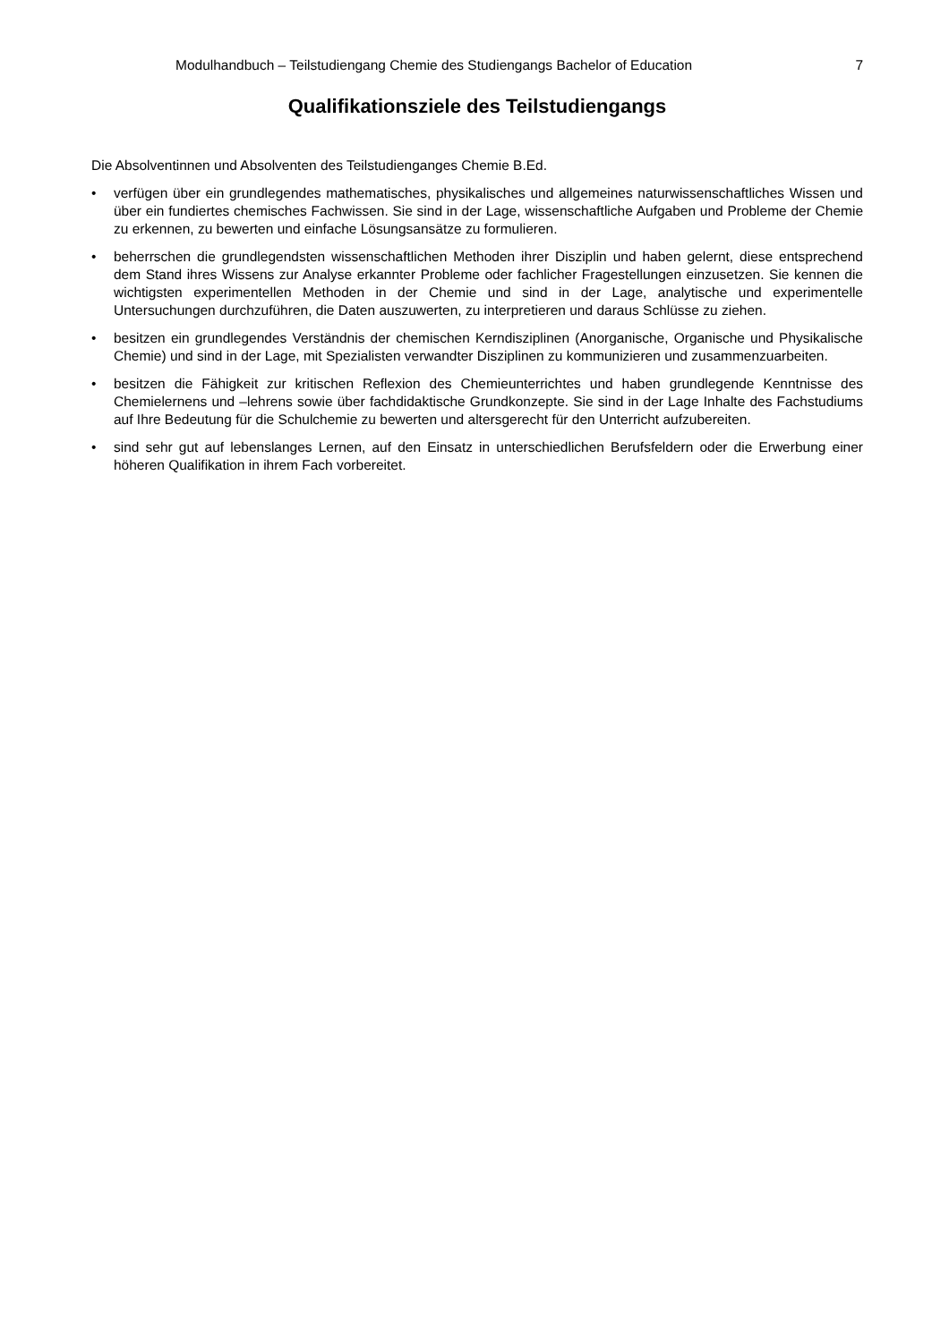Modulhandbuch – Teilstudiengang Chemie des Studiengangs Bachelor of Education 7
Qualifikationsziele des Teilstudiengangs
Die Absolventinnen und Absolventen des Teilstudienganges Chemie B.Ed.
• verfügen über ein grundlegendes mathematisches, physikalisches und allgemeines naturwissenschaftliches Wissen und über ein fundiertes chemisches Fachwissen. Sie sind in der Lage, wissenschaftliche Aufgaben und Probleme der Chemie zu erkennen, zu bewerten und einfache Lösungsansätze zu formulieren.
• beherrschen die grundlegendsten wissenschaftlichen Methoden ihrer Disziplin und haben gelernt, diese entsprechend dem Stand ihres Wissens zur Analyse erkannter Probleme oder fachlicher Fragestellungen einzusetzen. Sie kennen die wichtigsten experimentellen Methoden in der Chemie und sind in der Lage, analytische und experimentelle Untersuchungen durchzuführen, die Daten auszuwerten, zu interpretieren und daraus Schlüsse zu ziehen.
• besitzen ein grundlegendes Verständnis der chemischen Kerndisziplinen (Anorganische, Organische und Physikalische Chemie) und sind in der Lage, mit Spezialisten verwandter Disziplinen zu kommunizieren und zusammenzuarbeiten.
• besitzen die Fähigkeit zur kritischen Reflexion des Chemieunterrichtes und haben grundlegende Kenntnisse des Chemielernens und –lehrens sowie über fachdidaktische Grundkonzepte. Sie sind in der Lage Inhalte des Fachstudiums auf Ihre Bedeutung für die Schulchemie zu bewerten und altersgerecht für den Unterricht aufzubereiten.
• sind sehr gut auf lebenslanges Lernen, auf den Einsatz in unterschiedlichen Berufsfeldern oder die Erwerbung einer höheren Qualifikation in ihrem Fach vorbereitet.